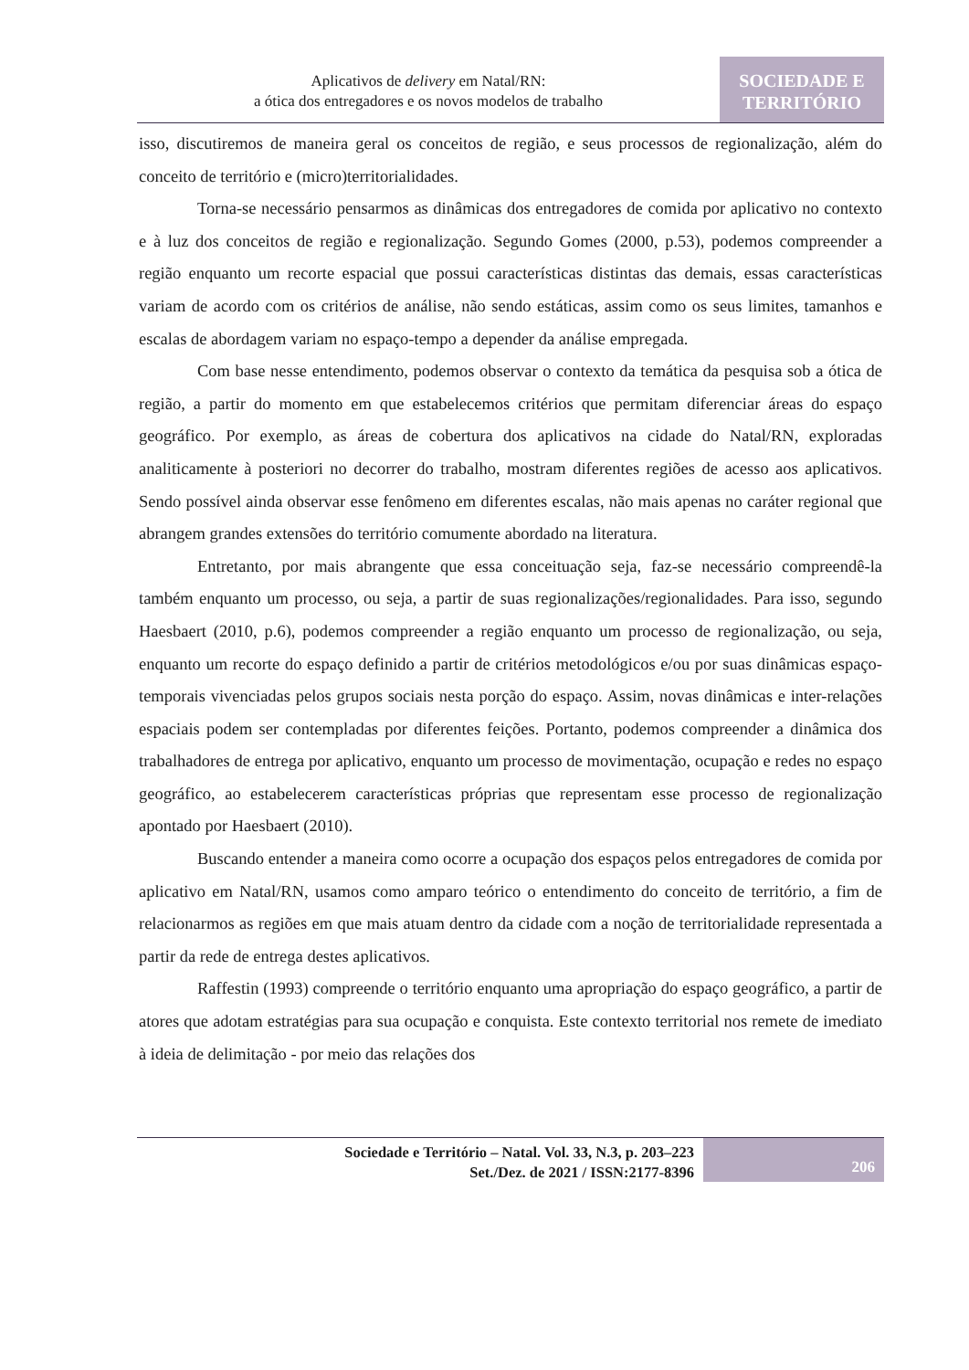Aplicativos de delivery em Natal/RN:
a ótica dos entregadores e os novos modelos de trabalho
SOCIEDADE E
TERRITÓRIO
isso, discutiremos de maneira geral os conceitos de região, e seus processos de regionalização, além do conceito de território e (micro)territorialidades.
Torna-se necessário pensarmos as dinâmicas dos entregadores de comida por aplicativo no contexto e à luz dos conceitos de região e regionalização. Segundo Gomes (2000, p.53), podemos compreender a região enquanto um recorte espacial que possui características distintas das demais, essas características variam de acordo com os critérios de análise, não sendo estáticas, assim como os seus limites, tamanhos e escalas de abordagem variam no espaço-tempo a depender da análise empregada.
Com base nesse entendimento, podemos observar o contexto da temática da pesquisa sob a ótica de região, a partir do momento em que estabelecemos critérios que permitam diferenciar áreas do espaço geográfico. Por exemplo, as áreas de cobertura dos aplicativos na cidade do Natal/RN, exploradas analiticamente à posteriori no decorrer do trabalho, mostram diferentes regiões de acesso aos aplicativos. Sendo possível ainda observar esse fenômeno em diferentes escalas, não mais apenas no caráter regional que abrangem grandes extensões do território comumente abordado na literatura.
Entretanto, por mais abrangente que essa conceituação seja, faz-se necessário compreendê-la também enquanto um processo, ou seja, a partir de suas regionalizações/regionalidades. Para isso, segundo Haesbaert (2010, p.6), podemos compreender a região enquanto um processo de regionalização, ou seja, enquanto um recorte do espaço definido a partir de critérios metodológicos e/ou por suas dinâmicas espaço-temporais vivenciadas pelos grupos sociais nesta porção do espaço. Assim, novas dinâmicas e inter-relações espaciais podem ser contempladas por diferentes feições. Portanto, podemos compreender a dinâmica dos trabalhadores de entrega por aplicativo, enquanto um processo de movimentação, ocupação e redes no espaço geográfico, ao estabelecerem características próprias que representam esse processo de regionalização apontado por Haesbaert (2010).
Buscando entender a maneira como ocorre a ocupação dos espaços pelos entregadores de comida por aplicativo em Natal/RN, usamos como amparo teórico o entendimento do conceito de território, a fim de relacionarmos as regiões em que mais atuam dentro da cidade com a noção de territorialidade representada a partir da rede de entrega destes aplicativos.
Raffestin (1993) compreende o território enquanto uma apropriação do espaço geográfico, a partir de atores que adotam estratégias para sua ocupação e conquista. Este contexto territorial nos remete de imediato à ideia de delimitação - por meio das relações dos
Sociedade e Território – Natal. Vol. 33, N.3, p. 203–223
Set./Dez. de 2021 / ISSN:2177-8396
206